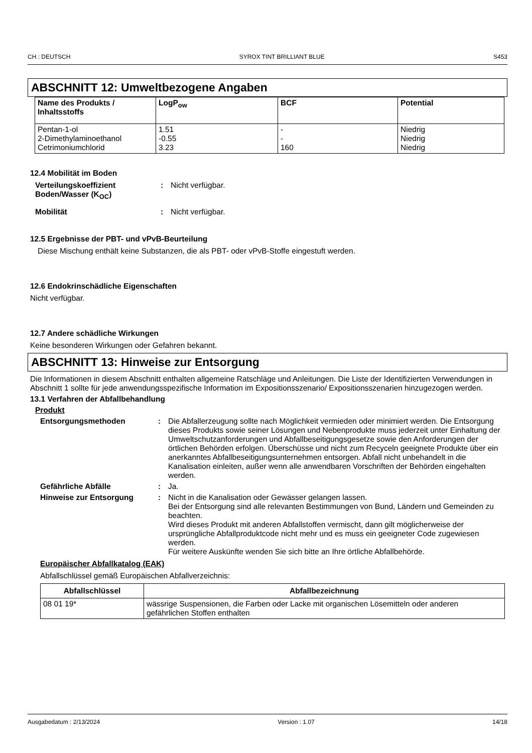CH : DEUTSCH SYROX TINT BRILLIANT BLUE S453
ABSCHNITT 12: Umweltbezogene Angaben
| Name des Produkts / Inhaltsstoffs | LogP<sub>ow</sub> | BCF | Potential |
| --- | --- | --- | --- |
| Pentan-1-ol 2-Dimethylaminoethanol Cetrimoniumchlorid | 1.51 -0.55 3.23 | - - 160 | Niedrig Niedrig Niedrig |
12.4 Mobilität im Boden
Verteilungskoeffizient Boden/Wasser (K<sub>OC</sub>)
: Nicht verfügbar.
Mobilität : Nicht verfügbar.
12.5 Ergebnisse der PBT- und vPvB-Beurteilung
Diese Mischung enthält keine Substanzen, die als PBT- oder vPvB-Stoffe eingestuft werden.
12.6 Endokrinschädliche Eigenschaften
Nicht verfügbar.
12.7 Andere schädliche Wirkungen
Keine besonderen Wirkungen oder Gefahren bekannt.
ABSCHNITT 13: Hinweise zur Entsorgung
Die Informationen in diesem Abschnitt enthalten allgemeine Ratschläge und Anleitungen. Die Liste der Identifizierten Verwendungen in Abschnitt 1 sollte für jede anwendungsspezifische Information im Expositionsszenario/ Expositionsszenarien hinzugezogen werden.
13.1 Verfahren der Abfallbehandlung
Produkt
Entsorgungsmethoden : Die Abfallerzeugung sollte nach Möglichkeit vermieden oder minimiert werden. Die Entsorgung dieses Produkts sowie seiner Lösungen und Nebenprodukte muss jederzeit unter Einhaltung der Umweltschutzanforderungen und Abfallbeseitigungsgesetze sowie den Anforderungen der örtlichen Behörden erfolgen. Überschüsse und nicht zum Recyceln geeignete Produkte über ein anerkanntes Abfallbeseitigungsunternehmen entsorgen. Abfall nicht unbehandelt in die Kanalisation einleiten, außer wenn alle anwendbaren Vorschriften der Behörden eingehalten werden.
Gefährliche Abfälle : Ja.
Hinweise zur Entsorgung : Nicht in die Kanalisation oder Gewässer gelangen lassen.
Bei der Entsorgung sind alle relevanten Bestimmungen von Bund, Ländern und Gemeinden zu beachten.
Wird dieses Produkt mit anderen Abfallstoffen vermischt, dann gilt möglicherweise der ursprüngliche Abfallproduktcode nicht mehr und es muss ein geeigneter Code zugewiesen werden.
Für weitere Auskünfte wenden Sie sich bitte an Ihre örtliche Abfallbehörde.
Europäischer Abfallkatalog (EAK)
Abfallschlüssel gemäß Europäischen Abfallverzeichnis:
| Abfallschlüssel | Abfallbezeichnung |
| --- | --- |
| 08 01 19* | wässrige Suspensionen, die Farben oder Lacke mit organischen Lösemitteln oder anderen gefährlichen Stoffen enthalten |
Ausgabedatum : 2/13/2024 Version : 1.07 14/18